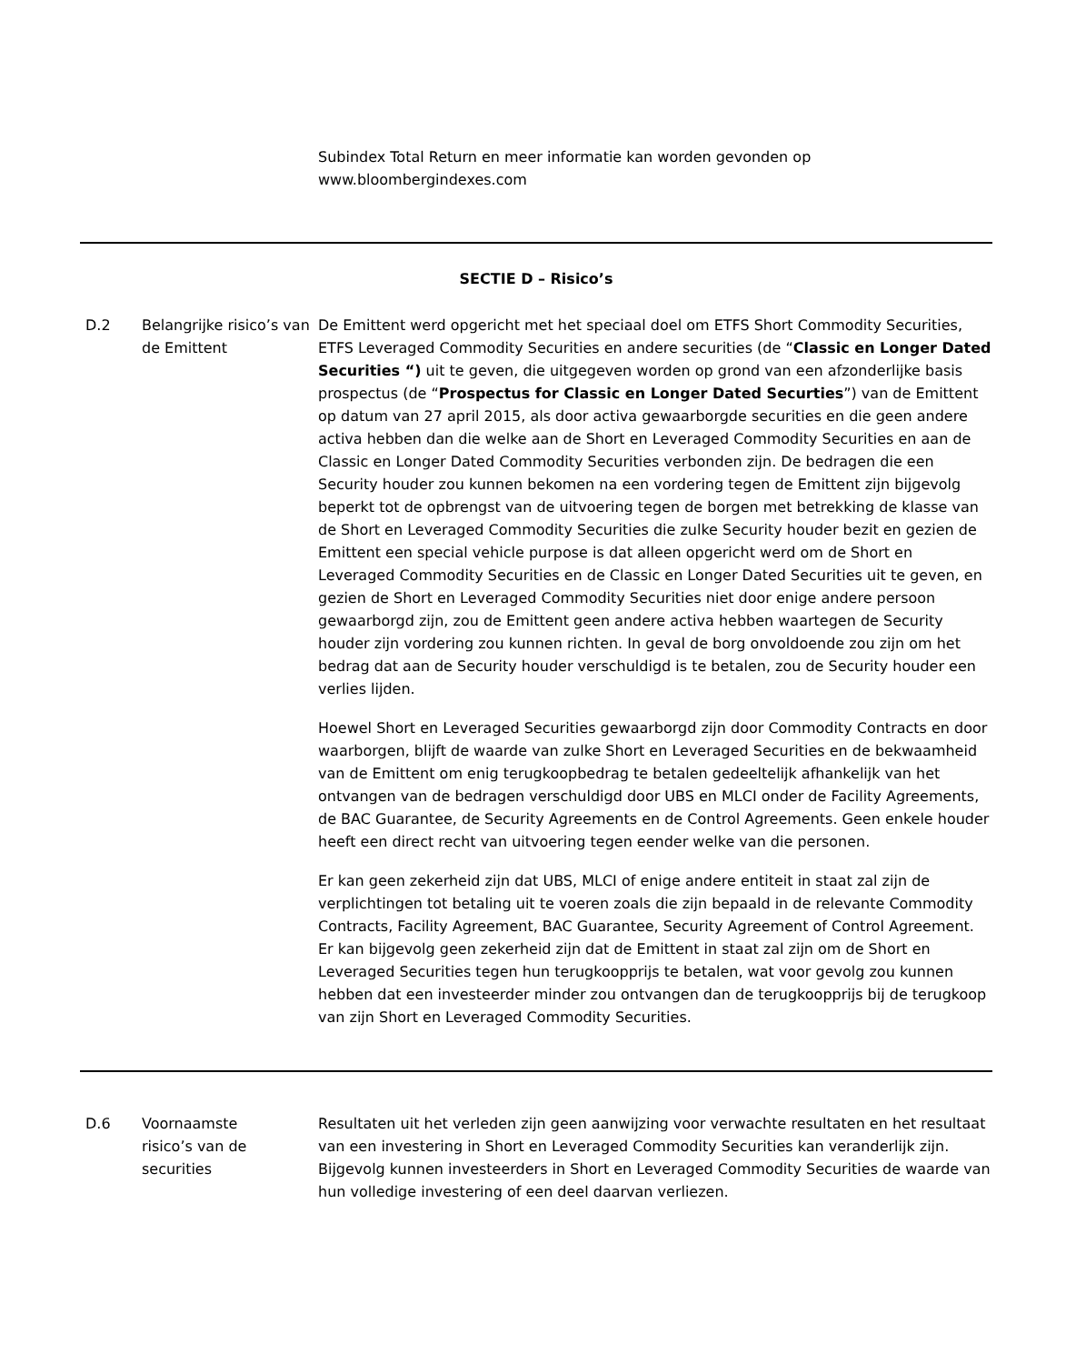Subindex Total Return en meer informatie kan worden gevonden op
www.bloombergindexes.com
| SECTIE D – Risico’s | | |
| D.2 | Belangrijke risico’s van de Emittent | De Emittent werd opgericht met het speciaal doel om ETFS Short Commodity Securities, ETFS Leveraged Commodity Securities en andere securities (de “ Classic en Longer Dated Securities “) uit te geven, die uitgegeven worden op grond van een afzonderlijke basis prospectus (de “ Prospectus for Classic en Longer Dated Securties ”) van de Emittent op datum van 27 april 2015, als door activa gewaarborgde securities en die geen andere activa hebben dan die welke aan de Short en Leveraged Commodity Securities en aan de Classic en Longer Dated Commodity Securities verbonden zijn. De bedragen die een Security houder zou kunnen bekomen na een vordering tegen de Emittent zijn bijgevolg beperkt tot de opbrengst van de uitvoering tegen de borgen met betrekking de klasse van de Short en Leveraged Commodity Securities die zulke Security houder bezit en gezien de Emittent een special vehicle purpose is dat alleen opgericht werd om de Short en Leveraged Commodity Securities en de Classic en Longer Dated Securities uit te geven, en gezien de Short en Leveraged Commodity Securities niet door enige andere persoon gewaarborgd zijn, zou de Emittent geen andere activa hebben waartegen de Security houder zijn vordering zou kunnen richten. In geval de borg onvoldoende zou zijn om het bedrag dat aan de Security houder verschuldigd is te betalen, zou de Security houder een verlies lijden. Hoewel Short en Leveraged Securities gewaarborgd zijn door Commodity Contracts en door waarborgen, blijft de waarde van zulke Short en Leveraged Securities en de bekwaamheid van de Emittent om enig terugkoopbedrag te betalen gedeeltelijk afhankelijk van het ontvangen van de bedragen verschuldigd door UBS en MLCI onder de Facility Agreements, de BAC Guarantee, de Security Agreements en de Control Agreements. Geen enkele houder heeft een direct recht van uitvoering tegen eender welke van die personen. Er kan geen zekerheid zijn dat UBS, MLCI of enige andere entiteit in staat zal zijn de verplichtingen tot betaling uit te voeren zoals die zijn bepaald in de relevante Commodity Contracts, Facility Agreement, BAC Guarantee, Security Agreement of Control Agreement. Er kan bijgevolg geen zekerheid zijn dat de Emittent in staat zal zijn om de Short en Leveraged Securities tegen hun terugkoopprijs te betalen, wat voor gevolg zou kunnen hebben dat een investeerder minder zou ontvangen dan de terugkoopprijs bij de terugkoop van zijn Short en Leveraged Commodity Securities. |
| D.6 | Voornaamste risico’s van de securities | Resultaten uit het verleden zijn geen aanwijzing voor verwachte resultaten en het resultaat van een investering in Short en Leveraged Commodity Securities kan veranderlijk zijn. Bijgevolg kunnen investeerders in Short en Leveraged Commodity Securities de waarde van hun volledige investering of een deel daarvan verliezen. |